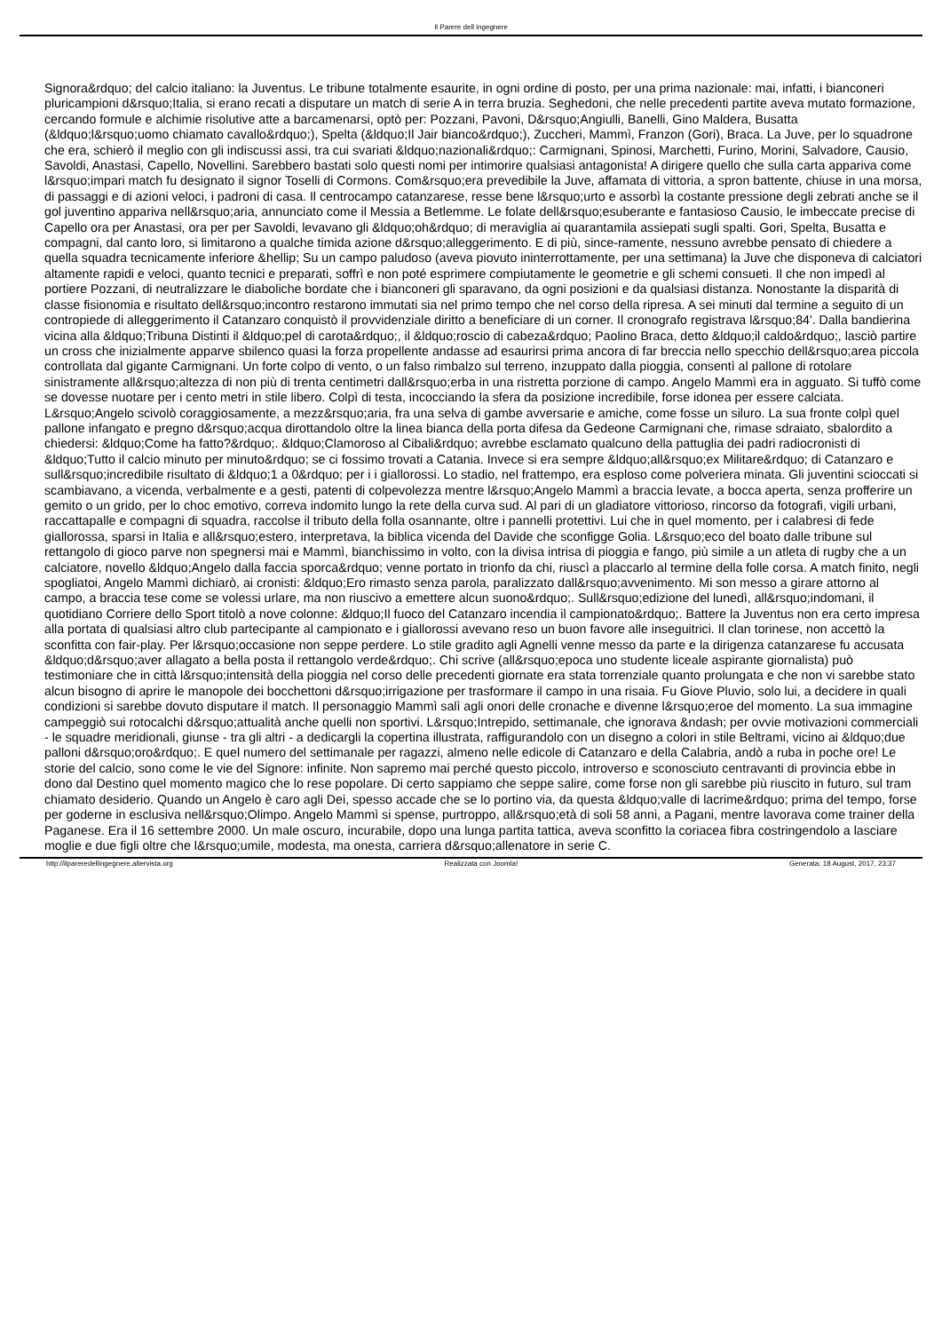Il Parere dell ingegnere
Signora&rdquo; del calcio italiano: la Juventus. Le tribune totalmente esaurite, in ogni ordine di posto, per una prima nazionale: mai, infatti, i bianconeri pluricampioni d&rsquo;Italia, si erano recati a disputare un match di serie A in terra bruzia. Seghedoni, che nelle precedenti partite aveva mutato formazione, cercando formule e alchimie risolutive atte a barcamenarsi, optò per: Pozzani, Pavoni, D&rsquo;Angiulli, Banelli, Gino Maldera, Busatta (&ldquo;l&rsquo;uomo chiamato cavallo&rdquo;), Spelta (&ldquo;Il Jair bianco&rdquo;), Zuccheri, Mammì, Franzon (Gori), Braca. La Juve, per lo squadrone che era, schierò il meglio con gli indiscussi assi, tra cui svariati &ldquo;nazionali&rdquo;: Carmignani, Spinosi, Marchetti, Furino, Morini, Salvadore, Causio, Savoldi, Anastasi, Capello, Novellini. Sarebbero bastati solo questi nomi per intimorire qualsiasi antagonista! A dirigere quello che sulla carta appariva come l&rsquo;impari match fu designato il signor Toselli di Cormons. Com&rsquo;era prevedibile la Juve, affamata di vittoria, a spron battente, chiuse in una morsa, di passaggi e di azioni veloci, i padroni di casa. Il centrocampo catanzarese, resse bene l&rsquo;urto e assorbì la costante pressione degli zebrati anche se il gol juventino appariva nell&rsquo;aria, annunciato come il Messia a Betlemme. Le folate dell&rsquo;esuberante e fantasioso Causio, le imbeccate precise di Capello ora per Anastasi, ora per per Savoldi, levavano gli &ldquo;oh&rdquo; di meraviglia ai quarantamila assiepati sugli spalti. Gori, Spelta, Busatta e compagni, dal canto loro, si limitarono a qualche timida azione d&rsquo;alleggerimento. E di più, since-ramente, nessuno avrebbe pensato di chiedere a quella squadra tecnicamente inferiore &hellip; Su un campo paludoso (aveva piovuto ininterrottamente, per una settimana) la Juve che disponeva di calciatori altamente rapidi e veloci, quanto tecnici e preparati, soffrì e non poté esprimere compiutamente le geometrie e gli schemi consueti. Il che non impedì al portiere Pozzani, di neutralizzare le diaboliche bordate che i bianconeri gli sparavano, da ogni posizioni e da qualsiasi distanza. Nonostante la disparità di classe fisionomia e risultato dell&rsquo;incontro restarono immutati sia nel primo tempo che nel corso della ripresa. A sei minuti dal termine a seguito di un contropiede di alleggerimento il Catanzaro conquistò il provvidenziale diritto a beneficiare di un corner. Il cronografo registrava l&rsquo;84'. Dalla bandierina vicina alla &ldquo;Tribuna Distinti il &ldquo;pel di carota&rdquo;, il &ldquo;roscio di cabeza&rdquo; Paolino Braca, detto &ldquo;il caldo&rdquo;, lasciò partire un cross che inizialmente apparve sbilenco quasi la forza propellente andasse ad esaurirsi prima ancora di far breccia nello specchio dell&rsquo;area piccola controllata dal gigante Carmignani. Un forte colpo di vento, o un falso rimbalzo sul terreno, inzuppato dalla pioggia, consentì al pallone di rotolare sinistramente all&rsquo;altezza di non più di trenta centimetri dall&rsquo;erba in una ristretta porzione di campo. Angelo Mammì era in agguato. Si tuffò come se dovesse nuotare per i cento metri in stile libero. Colpì di testa, incocciando la sfera da posizione incredibile, forse idonea per essere calciata. L&rsquo;Angelo scivolò coraggiosamente, a mezz&rsquo;aria, fra una selva di gambe avversarie e amiche, come fosse un siluro. La sua fronte colpì quel pallone infangato e pregno d&rsquo;acqua dirottandolo oltre la linea bianca della porta difesa da Gedeone Carmignani che, rimase sdraiato, sbalordito a chiedersi: &ldquo;Come ha fatto?&rdquo;. &ldquo;Clamoroso al Cibali&rdquo; avrebbe esclamato qualcuno della pattuglia dei padri radiocronisti di &ldquo;Tutto il calcio minuto per minuto&rdquo; se ci fossimo trovati a Catania. Invece si era sempre &ldquo;all&rsquo;ex Militare&rdquo; di Catanzaro e sull&rsquo;incredibile risultato di &ldquo;1 a 0&rdquo; per i i giallorossi. Lo stadio, nel frattempo, era esploso come polveriera minata. Gli juventini scioccati si scambiavano, a vicenda, verbalmente e a gesti, patenti di colpevolezza mentre l&rsquo;Angelo Mammì a braccia levate, a bocca aperta, senza profferire un gemito o un grido, per lo choc emotivo, correva indomito lungo la rete della curva sud. Al pari di un gladiatore vittorioso, rincorso da fotografi, vigili urbani, raccattapalle e compagni di squadra, raccolse il tributo della folla osannante, oltre i pannelli protettivi. Lui che in quel momento, per i calabresi di fede giallorossa, sparsi in Italia e all&rsquo;estero, interpretava, la biblica vicenda del Davide che sconfigge Golia. L&rsquo;eco del boato dalle tribune sul rettangolo di gioco parve non spegnersi mai e Mammì, bianchissimo in volto, con la divisa intrisa di pioggia e fango, più simile a un atleta di rugby che a un calciatore, novello &ldquo;Angelo dalla faccia sporca&rdquo; venne portato in trionfo da chi, riuscì a placcarlo al termine della folle corsa. A match finito, negli spogliatoi, Angelo Mammì dichiarò, ai cronisti: &ldquo;Ero rimasto senza parola, paralizzato dall&rsquo;avvenimento. Mi son messo a girare attorno al campo, a braccia tese come se volessi urlare, ma non riuscivo a emettere alcun suono&rdquo;. Sull&rsquo;edizione del lunedì, all&rsquo;indomani, il quotidiano Corriere dello Sport titolò a nove colonne: &ldquo;Il fuoco del Catanzaro incendia il campionato&rdquo;. Battere la Juventus non era certo impresa alla portata di qualsiasi altro club partecipante al campionato e i giallorossi avevano reso un buon favore alle inseguitrici. Il clan torinese, non accettò la sconfitta con fair-play. Per l&rsquo;occasione non seppe perdere. Lo stile gradito agli Agnelli venne messo da parte e la dirigenza catanzarese fu accusata &ldquo;d&rsquo;aver allagato a bella posta il rettangolo verde&rdquo;. Chi scrive (all&rsquo;epoca uno studente liceale aspirante giornalista) può testimoniare che in città l&rsquo;intensità della pioggia nel corso delle precedenti giornate era stata torrenziale quanto prolungata e che non vi sarebbe stato alcun bisogno di aprire le manopole dei bocchettoni d&rsquo;irrigazione per trasformare il campo in una risaia. Fu Giove Pluvio, solo lui, a decidere in quali condizioni si sarebbe dovuto disputare il match. Il personaggio Mammì salì agli onori delle cronache e divenne l&rsquo;eroe del momento. La sua immagine campeggiò sui rotocalchi d&rsquo;attualità anche quelli non sportivi. L&rsquo;Intrepido, settimanale, che ignorava &ndash; per ovvie motivazioni commerciali - le squadre meridionali, giunse - tra gli altri - a dedicargli la copertina illustrata, raffigurandolo con un disegno a colori in stile Beltrami, vicino ai &ldquo;due palloni d&rsquo;oro&rdquo;. E quel numero del settimanale per ragazzi, almeno nelle edicole di Catanzaro e della Calabria, andò a ruba in poche ore! Le storie del calcio, sono come le vie del Signore: infinite. Non sapremo mai perché questo piccolo, introverso e sconosciuto centravanti di provincia ebbe in dono dal Destino quel momento magico che lo rese popolare. Di certo sappiamo che seppe salire, come forse non gli sarebbe più riuscito in futuro, sul tram chiamato desiderio. Quando un Angelo è caro agli Dei, spesso accade che se lo portino via, da questa &ldquo;valle di lacrime&rdquo; prima del tempo, forse per goderne in esclusiva nell&rsquo;Olimpo. Angelo Mammì si spense, purtroppo, all&rsquo;età di soli 58 anni, a Pagani, mentre lavorava come trainer della Paganese. Era il 16 settembre 2000. Un male oscuro, incurabile, dopo una lunga partita tattica, aveva sconfitto la coriacea fibra costringendolo a lasciare moglie e due figli oltre che l&rsquo;umile, modesta, ma onesta, carriera d&rsquo;allenatore in serie C.
http://ilpareredellingegnere.altervista.org Realizzata con Joomla! Generata: 18 August, 2017, 23:37